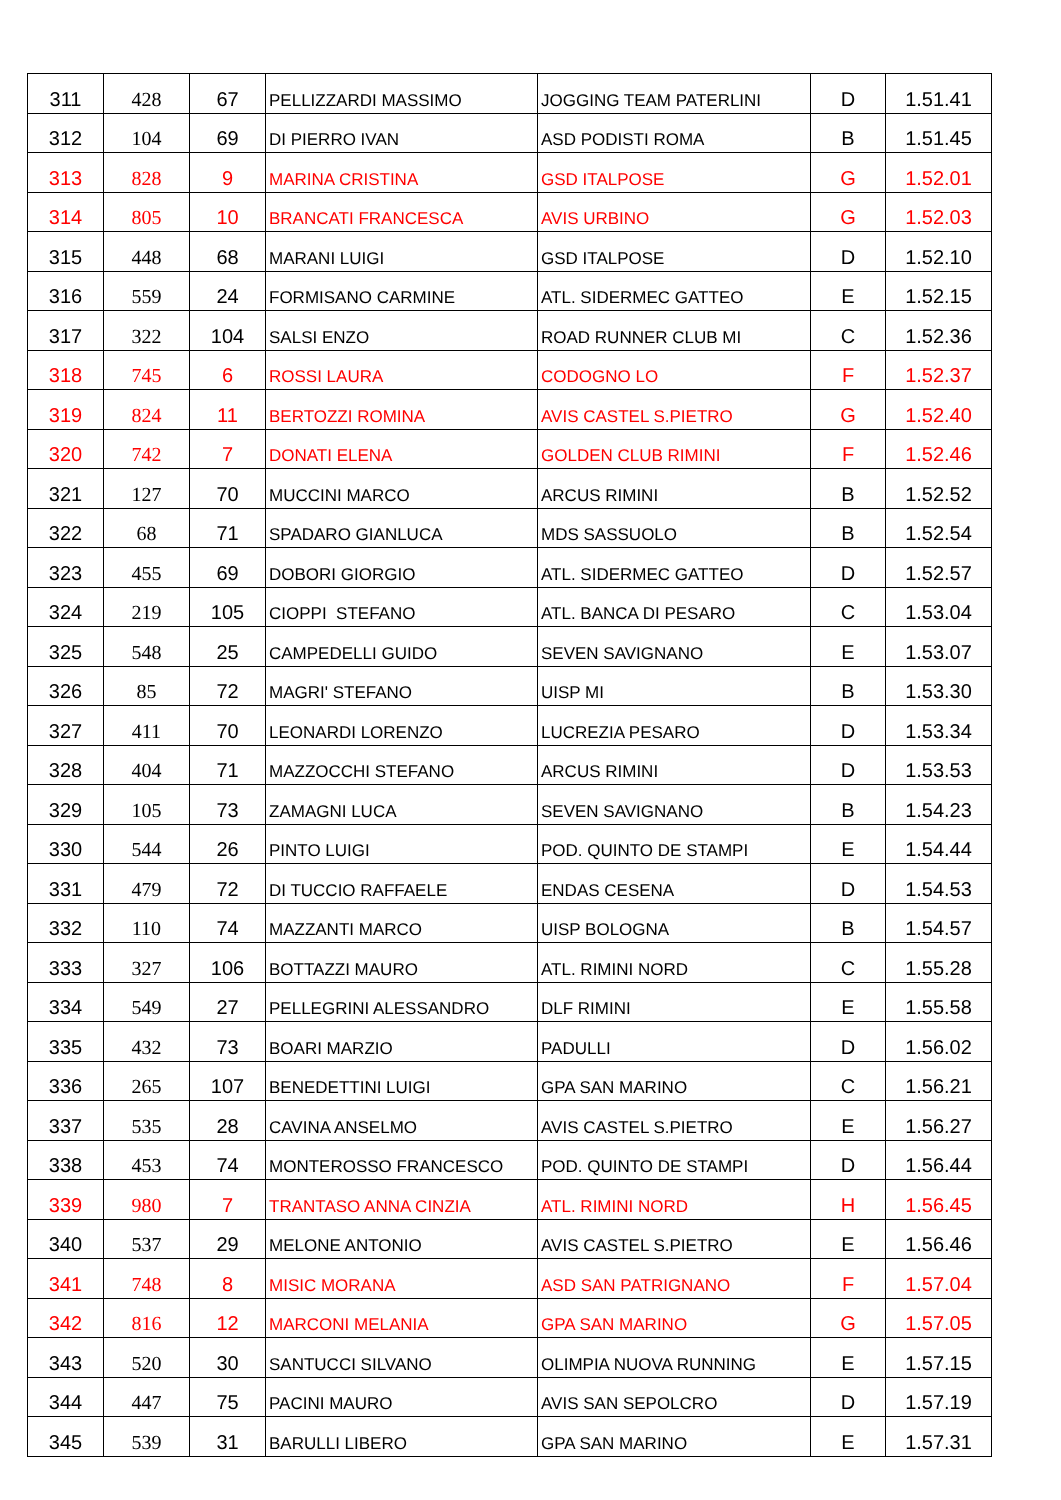| 311 | 428 | 67 | PELLIZZARDI MASSIMO | JOGGING TEAM PATERLINI | D | 1.51.41 |
| 312 | 104 | 69 | DI PIERRO IVAN | ASD PODISTI ROMA | B | 1.51.45 |
| 313 | 828 | 9 | MARINA CRISTINA | GSD ITALPOSE | G | 1.52.01 |
| 314 | 805 | 10 | BRANCATI FRANCESCA | AVIS URBINO | G | 1.52.03 |
| 315 | 448 | 68 | MARANI LUIGI | GSD ITALPOSE | D | 1.52.10 |
| 316 | 559 | 24 | FORMISANO CARMINE | ATL. SIDERMEC GATTEO | E | 1.52.15 |
| 317 | 322 | 104 | SALSI ENZO | ROAD RUNNER CLUB MI | C | 1.52.36 |
| 318 | 745 | 6 | ROSSI LAURA | CODOGNO LO | F | 1.52.37 |
| 319 | 824 | 11 | BERTOZZI ROMINA | AVIS CASTEL S.PIETRO | G | 1.52.40 |
| 320 | 742 | 7 | DONATI ELENA | GOLDEN CLUB RIMINI | F | 1.52.46 |
| 321 | 127 | 70 | MUCCINI MARCO | ARCUS RIMINI | B | 1.52.52 |
| 322 | 68 | 71 | SPADARO GIANLUCA | MDS SASSUOLO | B | 1.52.54 |
| 323 | 455 | 69 | DOBORI GIORGIO | ATL. SIDERMEC GATTEO | D | 1.52.57 |
| 324 | 219 | 105 | CIOPPI STEFANO | ATL. BANCA DI PESARO | C | 1.53.04 |
| 325 | 548 | 25 | CAMPEDELLI GUIDO | SEVEN SAVIGNANO | E | 1.53.07 |
| 326 | 85 | 72 | MAGRI' STEFANO | UISP MI | B | 1.53.30 |
| 327 | 411 | 70 | LEONARDI LORENZO | LUCREZIA PESARO | D | 1.53.34 |
| 328 | 404 | 71 | MAZZOCCHI STEFANO | ARCUS RIMINI | D | 1.53.53 |
| 329 | 105 | 73 | ZAMAGNI LUCA | SEVEN SAVIGNANO | B | 1.54.23 |
| 330 | 544 | 26 | PINTO LUIGI | POD. QUINTO DE STAMPI | E | 1.54.44 |
| 331 | 479 | 72 | DI TUCCIO RAFFAELE | ENDAS CESENA | D | 1.54.53 |
| 332 | 110 | 74 | MAZZANTI MARCO | UISP BOLOGNA | B | 1.54.57 |
| 333 | 327 | 106 | BOTTAZZI MAURO | ATL. RIMINI NORD | C | 1.55.28 |
| 334 | 549 | 27 | PELLEGRINI ALESSANDRO | DLF RIMINI | E | 1.55.58 |
| 335 | 432 | 73 | BOARI MARZIO | PADULLI | D | 1.56.02 |
| 336 | 265 | 107 | BENEDETTINI LUIGI | GPA SAN MARINO | C | 1.56.21 |
| 337 | 535 | 28 | CAVINA ANSELMO | AVIS CASTEL S.PIETRO | E | 1.56.27 |
| 338 | 453 | 74 | MONTEROSSO FRANCESCO | POD. QUINTO DE STAMPI | D | 1.56.44 |
| 339 | 980 | 7 | TRANTASO ANNA CINZIA | ATL. RIMINI NORD | H | 1.56.45 |
| 340 | 537 | 29 | MELONE ANTONIO | AVIS CASTEL S.PIETRO | E | 1.56.46 |
| 341 | 748 | 8 | MISIC MORANA | ASD SAN PATRIGNANO | F | 1.57.04 |
| 342 | 816 | 12 | MARCONI MELANIA | GPA SAN MARINO | G | 1.57.05 |
| 343 | 520 | 30 | SANTUCCI SILVANO | OLIMPIA NUOVA RUNNING | E | 1.57.15 |
| 344 | 447 | 75 | PACINI MAURO | AVIS SAN SEPOLCRO | D | 1.57.19 |
| 345 | 539 | 31 | BARULLI LIBERO | GPA SAN MARINO | E | 1.57.31 |